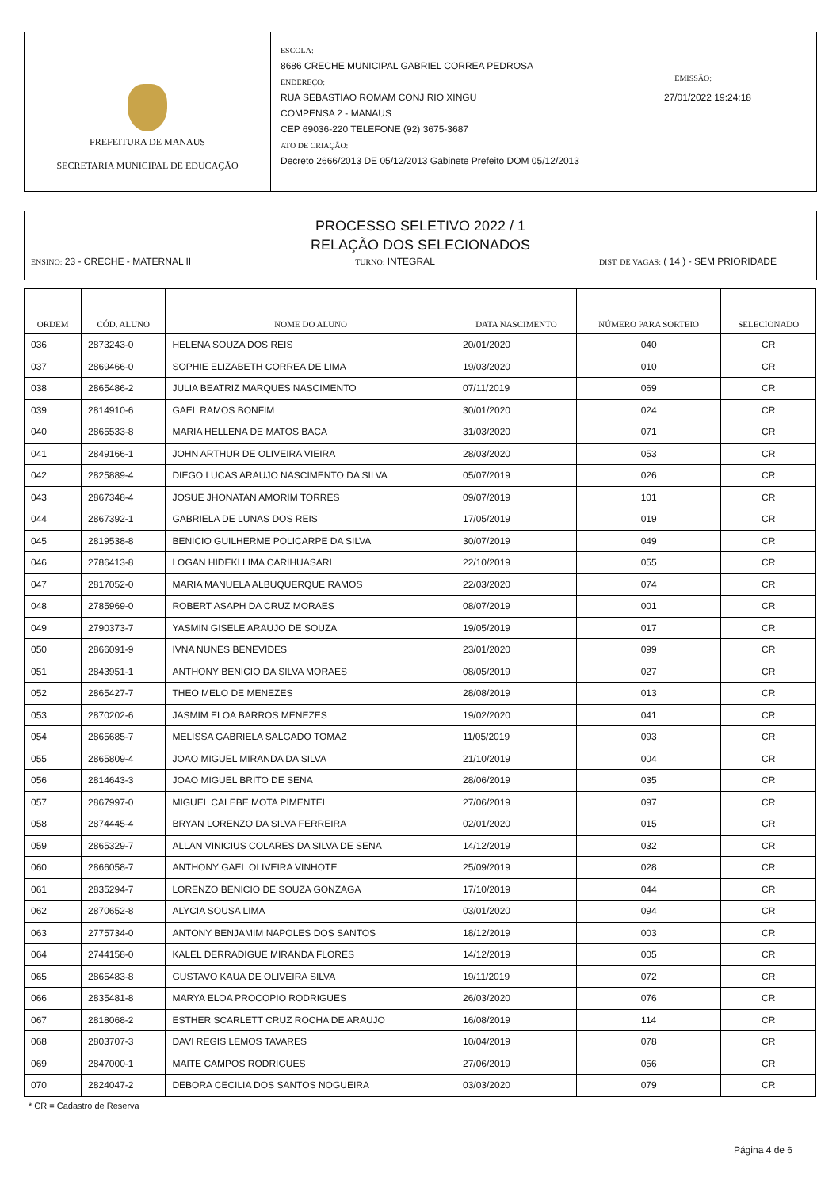PREFEITURA DE MANAUS
SECRETARIA MUNICIPAL DE EDUCAÇÃO
ESCOLA:
8686 CRECHE MUNICIPAL GABRIEL CORREA PEDROSA
ENDEREÇO: EMISSÃO:
RUA SEBASTIAO ROMAM CONJ RIO XINGU 27/01/2022 19:24:18
COMPENSA 2 - MANAUS
CEP 69036-220 TELEFONE (92) 3675-3687
ATO DE CRIAÇÃO:
Decreto 2666/2013 DE 05/12/2013 Gabinete Prefeito DOM 05/12/2013
PROCESSO SELETIVO 2022 / 1
RELAÇÃO DOS SELECIONADOS
ENSINO: 23 - CRECHE - MATERNAL II TURNO: INTEGRAL DIST. DE VAGAS: ( 14 ) - SEM PRIORIDADE
| ORDEM | CÓD. ALUNO | NOME DO ALUNO | DATA NASCIMENTO | NÚMERO PARA SORTEIO | SELECIONADO |
| --- | --- | --- | --- | --- | --- |
| 036 | 2873243-0 | HELENA SOUZA DOS REIS | 20/01/2020 | 040 | CR |
| 037 | 2869466-0 | SOPHIE ELIZABETH CORREA DE LIMA | 19/03/2020 | 010 | CR |
| 038 | 2865486-2 | JULIA BEATRIZ MARQUES NASCIMENTO | 07/11/2019 | 069 | CR |
| 039 | 2814910-6 | GAEL RAMOS BONFIM | 30/01/2020 | 024 | CR |
| 040 | 2865533-8 | MARIA HELLENA DE MATOS BACA | 31/03/2020 | 071 | CR |
| 041 | 2849166-1 | JOHN ARTHUR DE OLIVEIRA VIEIRA | 28/03/2020 | 053 | CR |
| 042 | 2825889-4 | DIEGO LUCAS ARAUJO NASCIMENTO DA SILVA | 05/07/2019 | 026 | CR |
| 043 | 2867348-4 | JOSUE JHONATAN AMORIM TORRES | 09/07/2019 | 101 | CR |
| 044 | 2867392-1 | GABRIELA DE LUNAS DOS REIS | 17/05/2019 | 019 | CR |
| 045 | 2819538-8 | BENICIO GUILHERME POLICARPE DA SILVA | 30/07/2019 | 049 | CR |
| 046 | 2786413-8 | LOGAN HIDEKI LIMA CARIHUASARI | 22/10/2019 | 055 | CR |
| 047 | 2817052-0 | MARIA MANUELA ALBUQUERQUE RAMOS | 22/03/2020 | 074 | CR |
| 048 | 2785969-0 | ROBERT ASAPH DA CRUZ MORAES | 08/07/2019 | 001 | CR |
| 049 | 2790373-7 | YASMIN GISELE ARAUJO DE SOUZA | 19/05/2019 | 017 | CR |
| 050 | 2866091-9 | IVNA NUNES BENEVIDES | 23/01/2020 | 099 | CR |
| 051 | 2843951-1 | ANTHONY BENICIO DA SILVA MORAES | 08/05/2019 | 027 | CR |
| 052 | 2865427-7 | THEO MELO DE MENEZES | 28/08/2019 | 013 | CR |
| 053 | 2870202-6 | JASMIM ELOA BARROS MENEZES | 19/02/2020 | 041 | CR |
| 054 | 2865685-7 | MELISSA GABRIELA SALGADO TOMAZ | 11/05/2019 | 093 | CR |
| 055 | 2865809-4 | JOAO MIGUEL MIRANDA DA SILVA | 21/10/2019 | 004 | CR |
| 056 | 2814643-3 | JOAO MIGUEL BRITO DE SENA | 28/06/2019 | 035 | CR |
| 057 | 2867997-0 | MIGUEL CALEBE MOTA PIMENTEL | 27/06/2019 | 097 | CR |
| 058 | 2874445-4 | BRYAN LORENZO DA SILVA FERREIRA | 02/01/2020 | 015 | CR |
| 059 | 2865329-7 | ALLAN VINICIUS COLARES DA SILVA DE SENA | 14/12/2019 | 032 | CR |
| 060 | 2866058-7 | ANTHONY GAEL OLIVEIRA VINHOTE | 25/09/2019 | 028 | CR |
| 061 | 2835294-7 | LORENZO BENICIO DE SOUZA GONZAGA | 17/10/2019 | 044 | CR |
| 062 | 2870652-8 | ALYCIA SOUSA LIMA | 03/01/2020 | 094 | CR |
| 063 | 2775734-0 | ANTONY BENJAMIM NAPOLES DOS SANTOS | 18/12/2019 | 003 | CR |
| 064 | 2744158-0 | KALEL DERRADIGUE MIRANDA FLORES | 14/12/2019 | 005 | CR |
| 065 | 2865483-8 | GUSTAVO KAUA DE OLIVEIRA SILVA | 19/11/2019 | 072 | CR |
| 066 | 2835481-8 | MARYA ELOA PROCOPIO RODRIGUES | 26/03/2020 | 076 | CR |
| 067 | 2818068-2 | ESTHER SCARLETT CRUZ ROCHA DE ARAUJO | 16/08/2019 | 114 | CR |
| 068 | 2803707-3 | DAVI REGIS LEMOS TAVARES | 10/04/2019 | 078 | CR |
| 069 | 2847000-1 | MAITE CAMPOS RODRIGUES | 27/06/2019 | 056 | CR |
| 070 | 2824047-2 | DEBORA CECILIA DOS SANTOS NOGUEIRA | 03/03/2020 | 079 | CR |
* CR = Cadastro de Reserva
Página 4 de 6